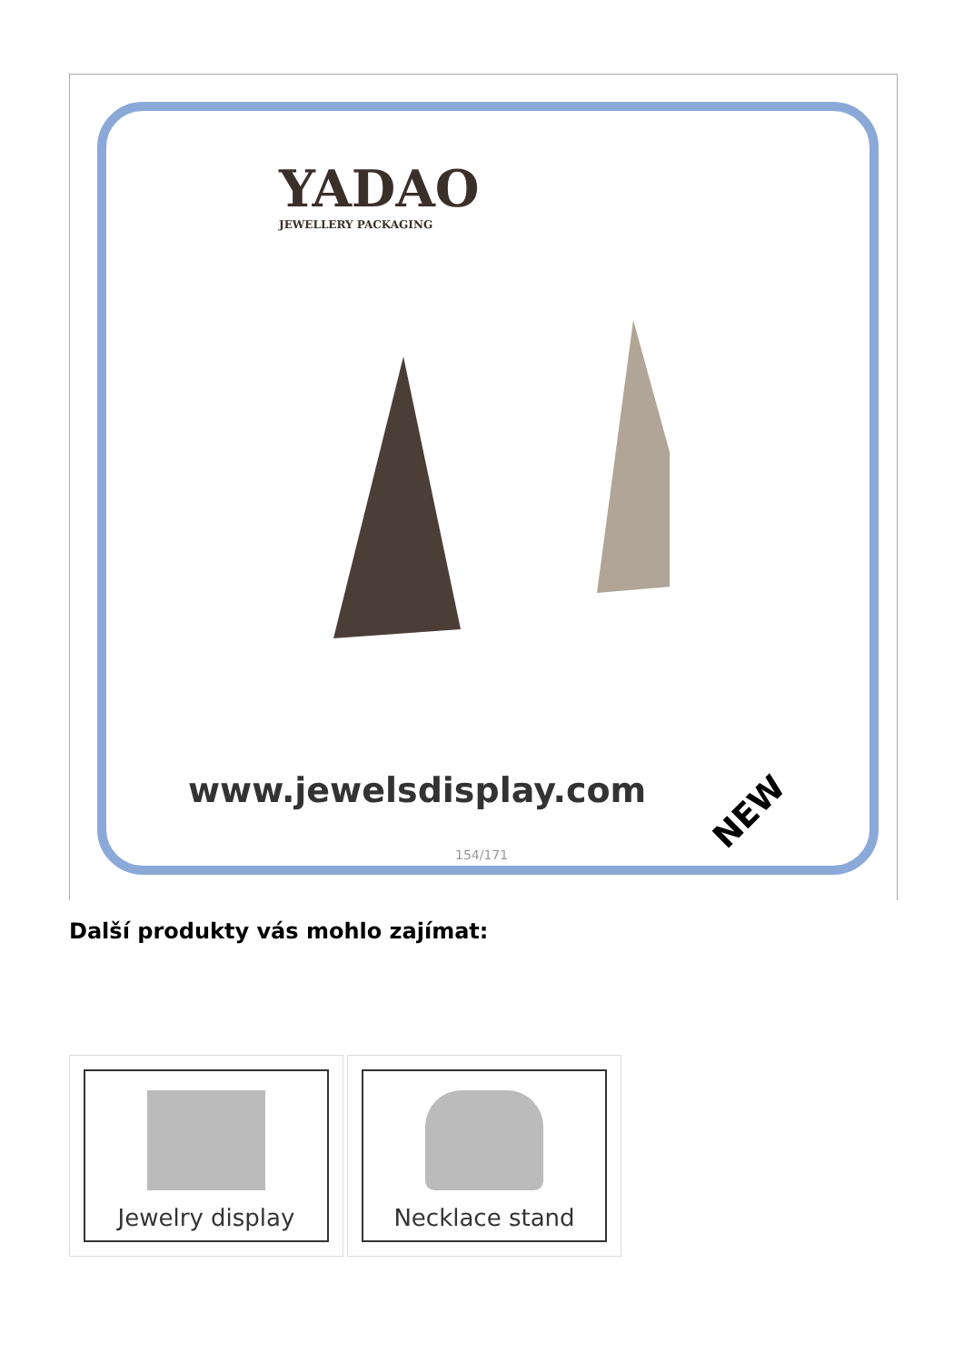YADAO
JEWELLERY PACKAGING
www.jewelsdisplay.com
NEW
154/171
Další produkty vás mohlo zajímat:
Jewelry display Necklace stand